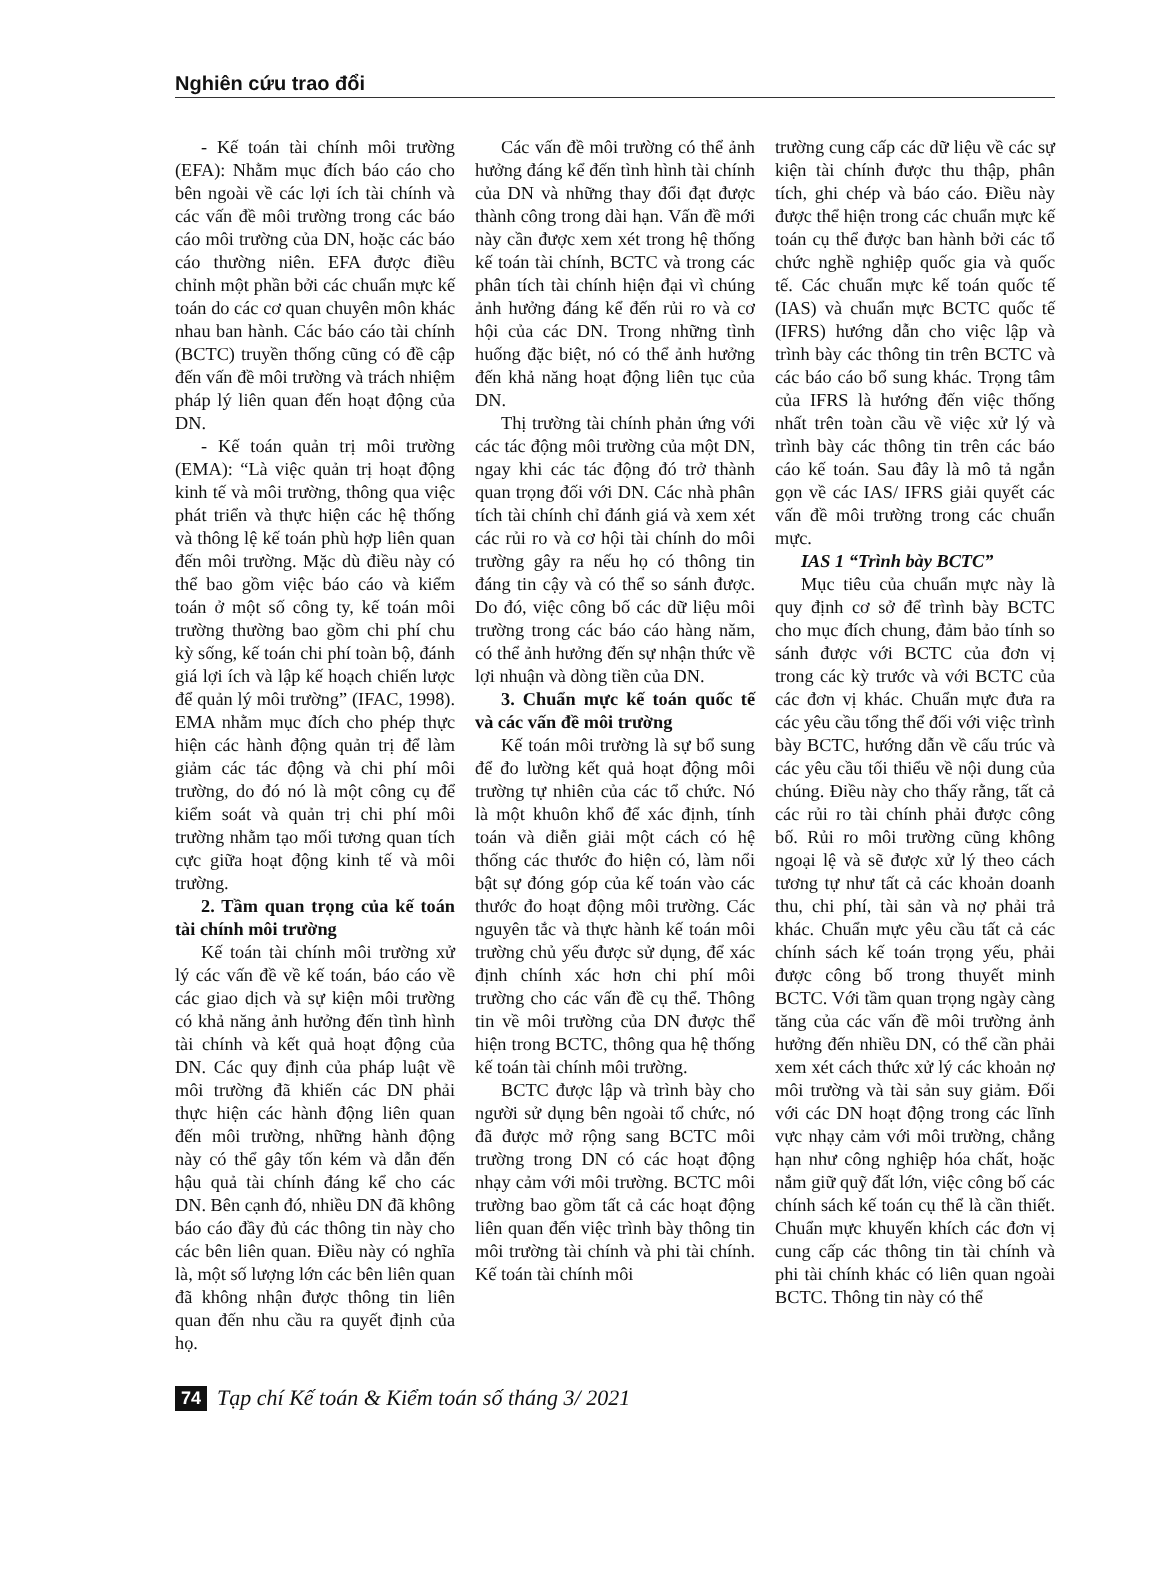Nghiên cứu trao đổi
- Kế toán tài chính môi trường (EFA): Nhằm mục đích báo cáo cho bên ngoài về các lợi ích tài chính và các vấn đề môi trường trong các báo cáo môi trường của DN, hoặc các báo cáo thường niên. EFA được điều chỉnh một phần bởi các chuẩn mực kế toán do các cơ quan chuyên môn khác nhau ban hành. Các báo cáo tài chính (BCTC) truyền thống cũng có đề cập đến vấn đề môi trường và trách nhiệm pháp lý liên quan đến hoạt động của DN.
- Kế toán quản trị môi trường (EMA): “Là việc quản trị hoạt động kinh tế và môi trường, thông qua việc phát triển và thực hiện các hệ thống và thông lệ kế toán phù hợp liên quan đến môi trường. Mặc dù điều này có thể bao gồm việc báo cáo và kiểm toán ở một số công ty, kế toán môi trường thường bao gồm chi phí chu kỳ sống, kế toán chi phí toàn bộ, đánh giá lợi ích và lập kế hoạch chiến lược để quản lý môi trường” (IFAC, 1998). EMA nhằm mục đích cho phép thực hiện các hành động quản trị để làm giảm các tác động và chi phí môi trường, do đó nó là một công cụ để kiểm soát và quản trị chi phí môi trường nhằm tạo mối tương quan tích cực giữa hoạt động kinh tế và môi trường.
2. Tầm quan trọng của kế toán tài chính môi trường
Kế toán tài chính môi trường xử lý các vấn đề về kế toán, báo cáo về các giao dịch và sự kiện môi trường có khả năng ảnh hưởng đến tình hình tài chính và kết quả hoạt động của DN. Các quy định của pháp luật về môi trường đã khiến các DN phải thực hiện các hành động liên quan đến môi trường, những hành động này có thể gây tốn kém và dẫn đến hậu quả tài chính đáng kể cho các DN. Bên cạnh đó, nhiều DN đã không báo cáo đầy đủ các thông tin này cho các bên liên quan. Điều này có nghĩa là, một số lượng lớn các bên liên quan đã không nhận được thông tin liên quan đến nhu cầu ra quyết định của họ.
Các vấn đề môi trường có thể ảnh hưởng đáng kể đến tình hình tài chính của DN và những thay đổi đạt được thành công trong dài hạn. Vấn đề mới này cần được xem xét trong hệ thống kế toán tài chính, BCTC và trong các phân tích tài chính hiện đại vì chúng ảnh hưởng đáng kể đến rủi ro và cơ hội của các DN. Trong những tình huống đặc biệt, nó có thể ảnh hưởng đến khả năng hoạt động liên tục của DN.
Thị trường tài chính phản ứng với các tác động môi trường của một DN, ngay khi các tác động đó trở thành quan trọng đối với DN. Các nhà phân tích tài chính chỉ đánh giá và xem xét các rủi ro và cơ hội tài chính do môi trường gây ra nếu họ có thông tin đáng tin cậy và có thể so sánh được. Do đó, việc công bố các dữ liệu môi trường trong các báo cáo hàng năm, có thể ảnh hưởng đến sự nhận thức về lợi nhuận và dòng tiền của DN.
3. Chuẩn mực kế toán quốc tế và các vấn đề môi trường
Kế toán môi trường là sự bổ sung để đo lường kết quả hoạt động môi trường tự nhiên của các tổ chức. Nó là một khuôn khổ để xác định, tính toán và diễn giải một cách có hệ thống các thước đo hiện có, làm nổi bật sự đóng góp của kế toán vào các thước đo hoạt động môi trường. Các nguyên tắc và thực hành kế toán môi trường chủ yếu được sử dụng, để xác định chính xác hơn chi phí môi trường cho các vấn đề cụ thể. Thông tin về môi trường của DN được thể hiện trong BCTC, thông qua hệ thống kế toán tài chính môi trường.
BCTC được lập và trình bày cho người sử dụng bên ngoài tổ chức, nó đã được mở rộng sang BCTC môi trường trong DN có các hoạt động nhạy cảm với môi trường. BCTC môi trường bao gồm tất cả các hoạt động liên quan đến việc trình bày thông tin môi trường tài chính và phi tài chính. Kế toán tài chính môi
trường cung cấp các dữ liệu về các sự kiện tài chính được thu thập, phân tích, ghi chép và báo cáo. Điều này được thể hiện trong các chuẩn mực kế toán cụ thể được ban hành bởi các tổ chức nghề nghiệp quốc gia và quốc tế. Các chuẩn mực kế toán quốc tế (IAS) và chuẩn mực BCTC quốc tế (IFRS) hướng dẫn cho việc lập và trình bày các thông tin trên BCTC và các báo cáo bổ sung khác. Trọng tâm của IFRS là hướng đến việc thống nhất trên toàn cầu về việc xử lý và trình bày các thông tin trên các báo cáo kế toán. Sau đây là mô tả ngắn gọn về các IAS/ IFRS giải quyết các vấn đề môi trường trong các chuẩn mực.
IAS 1 “Trình bày BCTC”
Mục tiêu của chuẩn mực này là quy định cơ sở để trình bày BCTC cho mục đích chung, đảm bảo tính so sánh được với BCTC của đơn vị trong các kỳ trước và với BCTC của các đơn vị khác. Chuẩn mực đưa ra các yêu cầu tổng thể đối với việc trình bày BCTC, hướng dẫn về cấu trúc và các yêu cầu tối thiểu về nội dung của chúng. Điều này cho thấy rằng, tất cả các rủi ro tài chính phải được công bố. Rủi ro môi trường cũng không ngoại lệ và sẽ được xử lý theo cách tương tự như tất cả các khoản doanh thu, chi phí, tài sản và nợ phải trả khác. Chuẩn mực yêu cầu tất cả các chính sách kế toán trọng yếu, phải được công bố trong thuyết minh BCTC. Với tầm quan trọng ngày càng tăng của các vấn đề môi trường ảnh hưởng đến nhiều DN, có thể cần phải xem xét cách thức xử lý các khoản nợ môi trường và tài sản suy giảm. Đối với các DN hoạt động trong các lĩnh vực nhạy cảm với môi trường, chẳng hạn như công nghiệp hóa chất, hoặc nắm giữ quỹ đất lớn, việc công bố các chính sách kế toán cụ thể là cần thiết. Chuẩn mực khuyến khích các đơn vị cung cấp các thông tin tài chính và phi tài chính khác có liên quan ngoài BCTC. Thông tin này có thể
74 Tạp chí Kế toán & Kiểm toán số tháng 3/ 2021